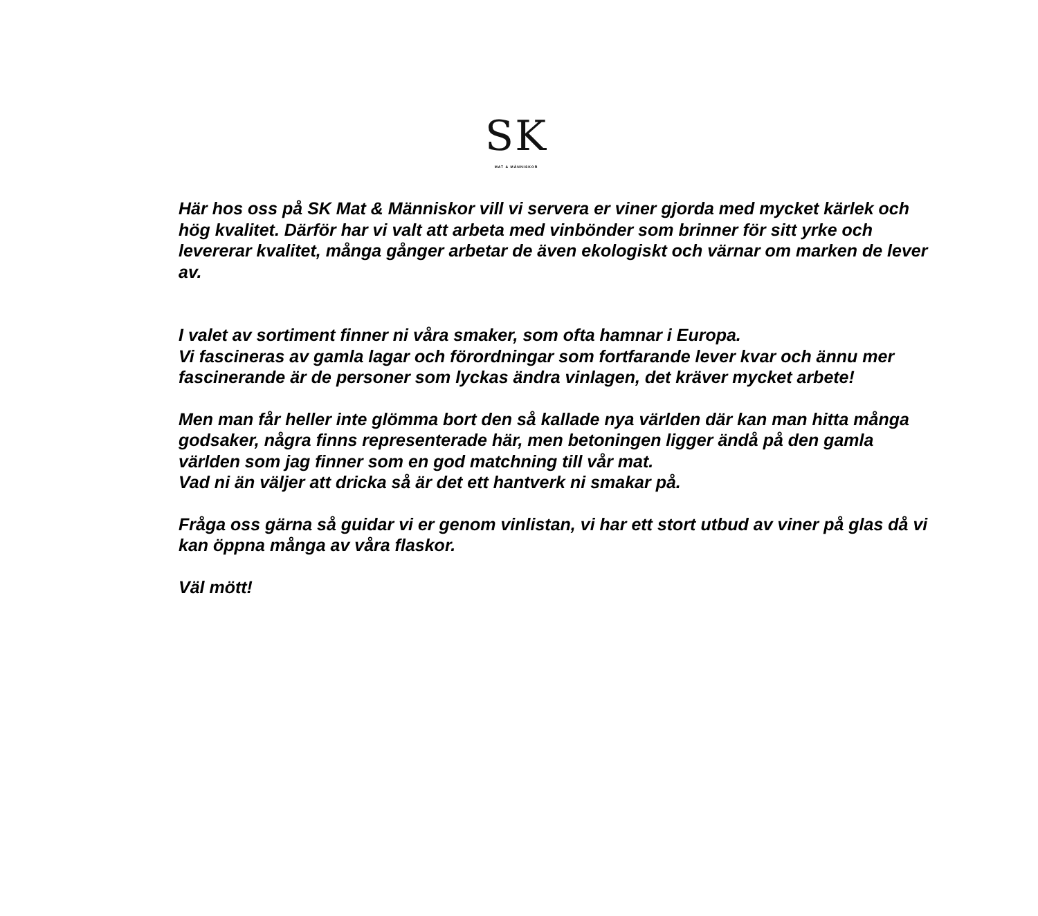SK
MAT & MÄNNISKOR
Här hos oss på SK Mat & Människor vill vi servera er viner gjorda med mycket kärlek och hög kvalitet. Därför har vi valt att arbeta med vinbönder som brinner för sitt yrke och levererar kvalitet, många gånger arbetar de även ekologiskt och värnar om marken de lever av.
I valet av sortiment finner ni våra smaker, som ofta hamnar i Europa.
Vi fascineras av gamla lagar och förordningar som fortfarande lever kvar och ännu mer fascinerande är de personer som lyckas ändra vinlagen, det kräver mycket arbete!
Men man får heller inte glömma bort den så kallade nya världen där kan man hitta många godsaker, några finns representerade här, men betoningen ligger ändå på den gamla världen som jag finner som en god matchning till vår mat.
Vad ni än väljer att dricka så är det ett hantverk ni smakar på.
Fråga oss gärna så guidar vi er genom vinlistan, vi har ett stort utbud av viner på glas då vi kan öppna många av våra flaskor.
Väl mött!